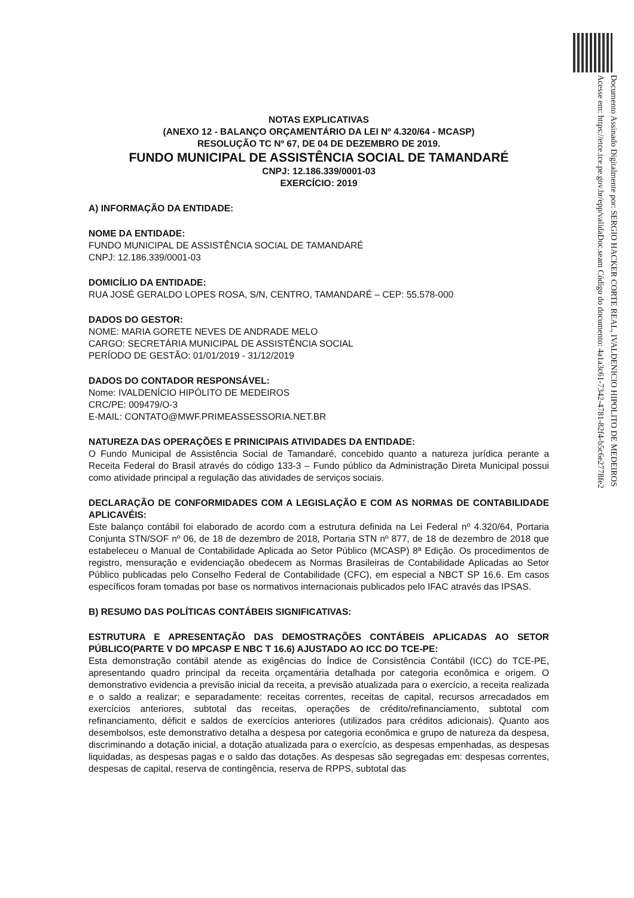Documento Assinado Digitalmente por: SERGIO HACKER CORTE REAL, IVALDENICIO HIPOLITO DE MEDEIROS
Acesse em: https://etce.tce.pe.gov.br/epp/validaDoc.seam Código do documento: 4a1a3c61-7342-4781-82f4-b5c6e2778fe2
NOTAS EXPLICATIVAS
(ANEXO 12 - BALANÇO ORÇAMENTÁRIO DA LEI Nº 4.320/64 - MCASP)
RESOLUÇÃO TC Nº 67, DE 04 DE DEZEMBRO DE 2019.
FUNDO MUNICIPAL DE ASSISTÊNCIA SOCIAL DE TAMANDARÉ
CNPJ: 12.186.339/0001-03
EXERCÍCIO: 2019
A) INFORMAÇÃO DA ENTIDADE:
NOME DA ENTIDADE:
FUNDO MUNICIPAL DE ASSISTÊNCIA SOCIAL DE TAMANDARÉ
CNPJ: 12.186.339/0001-03
DOMICÍLIO DA ENTIDADE:
RUA JOSÉ GERALDO LOPES ROSA, S/N, CENTRO, TAMANDARÉ – CEP: 55.578-000
DADOS DO GESTOR:
NOME: MARIA GORETE NEVES DE ANDRADE MELO
CARGO: SECRETÁRIA MUNICIPAL DE ASSISTÊNCIA SOCIAL
PERÍODO DE GESTÃO: 01/01/2019 - 31/12/2019
DADOS DO CONTADOR RESPONSÁVEL:
Nome: IVALDENÍCIO HIPÓLITO DE MEDEIROS
CRC/PE: 009479/O-3
E-MAIL: CONTATO@MWF.PRIMEASSESSORIA.NET.BR
NATUREZA DAS OPERAÇÕES E PRINICIPAIS ATIVIDADES DA ENTIDADE:
O Fundo Municipal de Assistência Social de Tamandaré, concebido quanto a natureza jurídica perante a Receita Federal do Brasil através do código 133-3 – Fundo público da Administração Direta Municipal possui como atividade principal a regulação das atividades de serviços sociais.
DECLARAÇÃO DE CONFORMIDADES COM A LEGISLAÇÃO E COM AS NORMAS DE CONTABILIDADE APLICAVÉIS:
Este balanço contábil foi elaborado de acordo com a estrutura definida na Lei Federal nº 4.320/64, Portaria Conjunta STN/SOF nº 06, de 18 de dezembro de 2018, Portaria STN nº 877, de 18 de dezembro de 2018 que estabeleceu o Manual de Contabilidade Aplicada ao Setor Público (MCASP) 8ª Edição. Os procedimentos de registro, mensuração e evidenciação obedecem as Normas Brasileiras de Contabilidade Aplicadas ao Setor Público publicadas pelo Conselho Federal de Contabilidade (CFC), em especial a NBCT SP 16.6. Em casos específicos foram tomadas por base os normativos internacionais publicados pelo IFAC através das IPSAS.
B) RESUMO DAS POLÍTICAS CONTÁBEIS SIGNIFICATIVAS:
ESTRUTURA E APRESENTAÇÃO DAS DEMOSTRAÇÕES CONTÁBEIS APLICADAS AO SETOR PÚBLICO(PARTE V DO MPCASP E NBC T 16.6) AJUSTADO AO ICC DO TCE-PE:
Esta demonstração contábil atende as exigências do Índice de Consistência Contábil (ICC) do TCE-PE, apresentando quadro principal da receita orçamentária detalhada por categoria econômica e origem. O demonstrativo evidencia a previsão inicial da receita, a previsão atualizada para o exercício, a receita realizada e o saldo a realizar; e separadamente: receitas correntes, receitas de capital, recursos arrecadados em exercícios anteriores, subtotal das receitas, operações de crédito/refinanciamento, subtotal com refinanciamento, déficit e saldos de exercícios anteriores (utilizados para créditos adicionais). Quanto aos desembolsos, este demonstrativo detalha a despesa por categoria econômica e grupo de natureza da despesa, discriminando a dotação inicial, a dotação atualizada para o exercício, as despesas empenhadas, as despesas liquidadas, as despesas pagas e o saldo das dotações. As despesas são segregadas em: despesas correntes, despesas de capital, reserva de contingência, reserva de RPPS, subtotal das